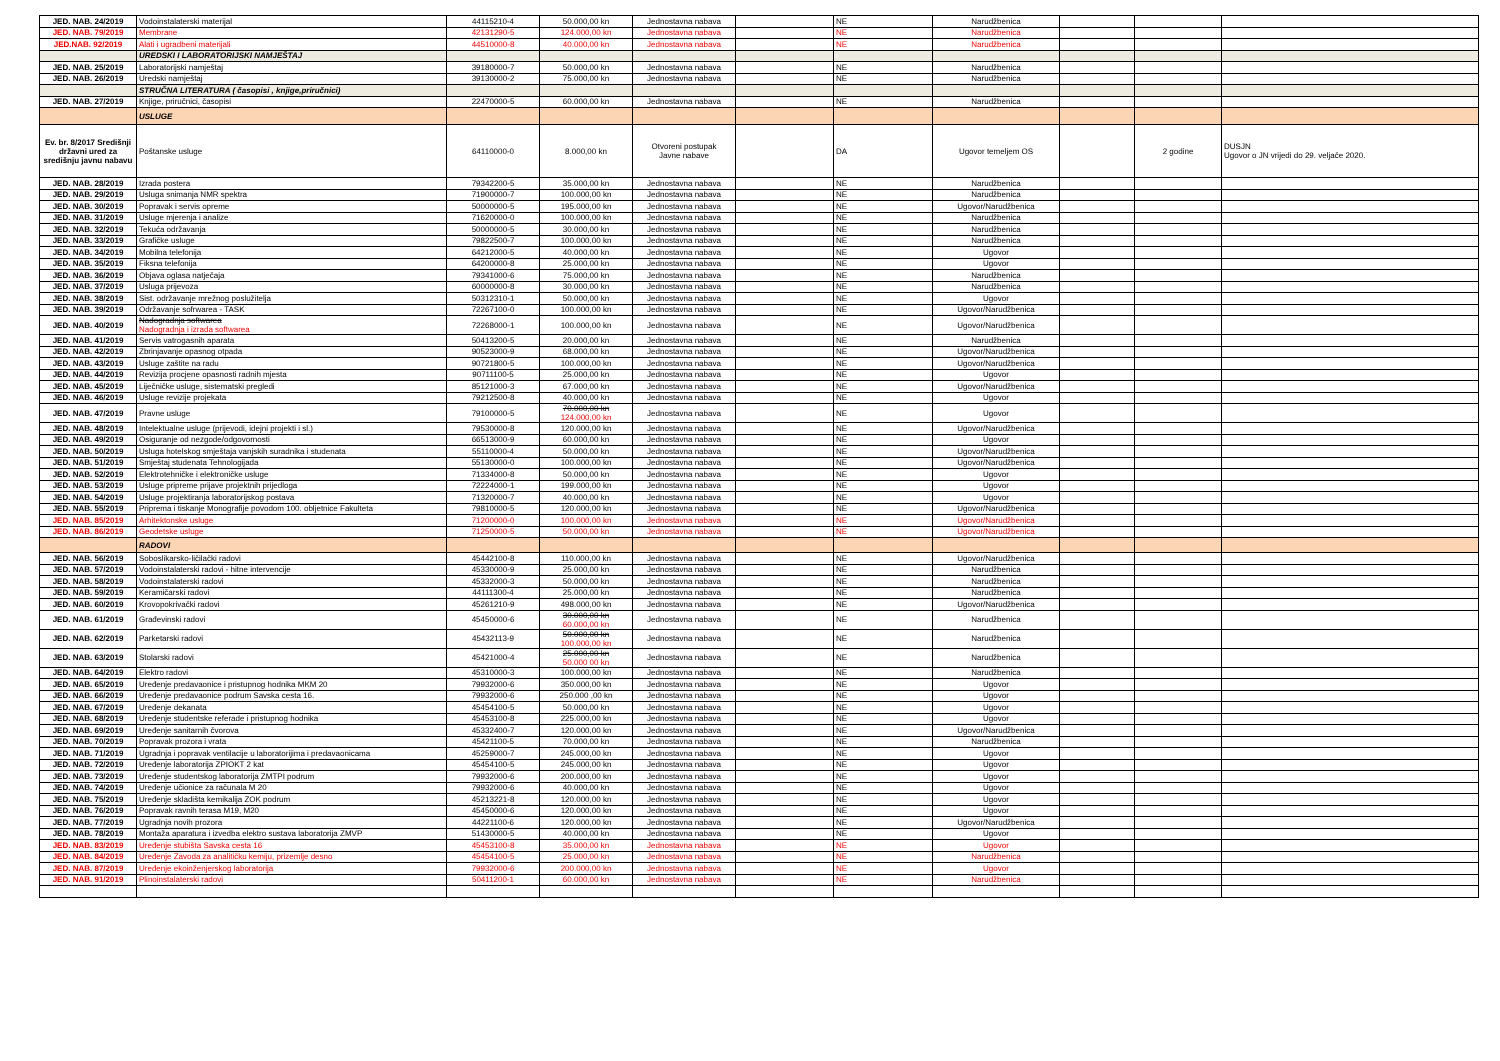| JED. NAB. 24/2019 | Vodoinstalaterski materijal | 44115210-4 | 50.000,00 kn | Jednostavna nabava | | NE | Narudžbenica | | | |
| JED. NAB. 79/2019 | Membrane | 42131290-5 | 124.000,00 kn | Jednostavna nabava | | NE | Narudžbenica | | | |
| JED.NAB. 92/2019 | Alati i ugradbeni materijali | 44510000-8 | 40.000,00 kn | Jednostavna nabava | | NE | Narudžbenica | | | |
| | UREDSKI I LABORATORIJSKI NAMJEŠTAJ | | | | | | | | | |
| JED. NAB. 25/2019 | Laboratorijski namještaj | 39180000-7 | 50.000,00 kn | Jednostavna nabava | | NE | Narudžbenica | | | |
| JED. NAB. 26/2019 | Uredski namještaj | 39130000-2 | 75.000,00 kn | Jednostavna nabava | | NE | Narudžbenica | | | |
| | STRUČNA LITERATURA ( časopisi , knjige,priručnici) | | | | | | | | | |
| JED. NAB. 27/2019 | Knjige, priručnici, časopisi | 22470000-5 | 60.000,00 kn | Jednostavna nabava | | NE | Narudžbenica | | | |
| | USLUGE | | | | | | | | | |
| Ev. br. 8/2017 Središnji državni ured za središnju javnu nabavu | Poštanske usluge | 64110000-0 | 8.000,00 kn | Otvoreni postupak Javne nabave | | DA | Ugovor temeljem OS | | 2 godine | DUSJN Ugovor o JN vrijedi do 29. veljače 2020. |
| JED. NAB. 28/2019 | Izrada postera | 79342200-5 | 35.000,00 kn | Jednostavna nabava | | NE | Narudžbenica | | | |
| JED. NAB. 29/2019 | Usluga snimanja NMR spektra | 71900000-7 | 100.000,00 kn | Jednostavna nabava | | NE | Narudžbenica | | | |
| JED. NAB. 30/2019 | Popravak i servis opreme | 50000000-5 | 195.000,00 kn | Jednostavna nabava | | NE | Ugovor/Narudžbenica | | | |
| JED. NAB. 31/2019 | Usluge mjerenja i analize | 71620000-0 | 100.000,00 kn | Jednostavna nabava | | NE | Narudžbenica | | | |
| JED. NAB. 32/2019 | Tekuća održavanja | 50000000-5 | 30.000,00 kn | Jednostavna nabava | | NE | Narudžbenica | | | |
| JED. NAB. 33/2019 | Grafičke usluge | 79822500-7 | 100.000,00 kn | Jednostavna nabava | | NE | Narudžbenica | | | |
| JED. NAB. 34/2019 | Mobilna telefonija | 64212000-5 | 40.000,00 kn | Jednostavna nabava | | NE | Ugovor | | | |
| JED. NAB. 35/2019 | Fiksna telefonija | 64200000-8 | 25.000,00 kn | Jednostavna nabava | | NE | Ugovor | | | |
| JED. NAB. 36/2019 | Objava oglasa natječaja | 79341000-6 | 75.000,00 kn | Jednostavna nabava | | NE | Narudžbenica | | | |
| JED. NAB. 37/2019 | Usluga prijevoza | 60000000-8 | 30.000,00 kn | Jednostavna nabava | | NE | Narudžbenica | | | |
| JED. NAB. 38/2019 | Sist. održavanje mrežnog poslužitelja | 50312310-1 | 50.000,00 kn | Jednostavna nabava | | NE | Ugovor | | | |
| JED. NAB. 39/2019 | Održavanje sofrwarea - TASK | 72267100-0 | 100.000,00 kn | Jednostavna nabava | | NE | Ugovor/Narudžbenica | | | |
| JED. NAB. 40/2019 | Nadogradnja softwarea Nadogradnja i izrada softwarea | 72268000-1 | 100.000,00 kn | Jednostavna nabava | | NE | Ugovor/Narudžbenica | | | |
| JED. NAB. 41/2019 | Servis vatrogasnih aparata | 50413200-5 | 20.000,00 kn | Jednostavna nabava | | NE | Narudžbenica | | | |
| JED. NAB. 42/2019 | Zbrinjavanje opasnog otpada | 90523000-9 | 68.000,00 kn | Jednostavna nabava | | NE | Ugovor/Narudžbenica | | | |
| JED. NAB. 43/2019 | Usluge zaštite na radu | 90721800-5 | 100.000,00 kn | Jednostavna nabava | | NE | Ugovor/Narudžbenica | | | |
| JED. NAB. 44/2019 | Revizija procjene opasnosti radnih mjesta | 90711100-5 | 25.000,00 kn | Jednostavna nabava | | NE | Ugovor | | | |
| JED. NAB. 45/2019 | Liječničke usluge, sistematski pregledi | 85121000-3 | 67.000,00 kn | Jednostavna nabava | | NE | Ugovor/Narudžbenica | | | |
| JED. NAB. 46/2019 | Usluge revizije projekata | 79212500-8 | 40.000,00 kn | Jednostavna nabava | | NE | Ugovor | | | |
| JED. NAB. 47/2019 | Pravne usluge | 79100000-5 | 70.000,00 kn 124.000,00 kn | Jednostavna nabava | | NE | Ugovor | | | |
| JED. NAB. 48/2019 | Intelektualne usluge (prijevodi, idejni projekti i sl.) | 79530000-8 | 120.000,00 kn | Jednostavna nabava | | NE | Ugovor/Narudžbenica | | | |
| JED. NAB. 49/2019 | Osiguranje od nezgode/odgovornosti | 66513000-9 | 60.000,00 kn | Jednostavna nabava | | NE | Ugovor | | | |
| JED. NAB. 50/2019 | Usluga hotelskog smještaja vanjskih suradnika i studenata | 55110000-4 | 50.000,00 kn | Jednostavna nabava | | NE | Ugovor/Narudžbenica | | | |
| JED. NAB. 51/2019 | Smještaj studenata Tehnologijada | 55130000-0 | 100.000,00 kn | Jednostavna nabava | | NE | Ugovor/Narudžbenica | | | |
| JED. NAB. 52/2019 | Elektrotehničke i elektroničke usluge | 71334000-8 | 50.000,00 kn | Jednostavna nabava | | NE | Ugovor | | | |
| JED. NAB. 53/2019 | Usluge pripreme prijave projektnih prijedloga | 72224000-1 | 199.000,00 kn | Jednostavna nabava | | NE | Ugovor | | | |
| JED. NAB. 54/2019 | Usluge projektiranja laboratorijskog postava | 71320000-7 | 40.000,00 kn | Jednostavna nabava | | NE | Ugovor | | | |
| JED. NAB. 55/2019 | Priprema i tiskanje Monografije povodom 100. obljetnice Fakulteta | 79810000-5 | 120.000,00 kn | Jednostavna nabava | | NE | Ugovor/Narudžbenica | | | |
| JED. NAB. 85/2019 | Arhitektonske usluge | 71200000-0 | 100.000,00 kn | Jednostavna nabava | | NE | Ugovor/Narudžbenica | | | |
| JED. NAB. 86/2019 | Geodetske usluge | 71250000-5 | 50.000,00 kn | Jednostavna nabava | | NE | Ugovor/Narudžbenica | | | |
| | RADOVI | | | | | | | | | |
| JED. NAB. 56/2019 | Soboslikarsko-ličilački radovi | 45442100-8 | 110.000,00 kn | Jednostavna nabava | | NE | Ugovor/Narudžbenica | | | |
| JED. NAB. 57/2019 | Vodoinstalaterski radovi - hitne intervencije | 45330000-9 | 25.000,00 kn | Jednostavna nabava | | NE | Narudžbenica | | | |
| JED. NAB. 58/2019 | Vodoinstalaterski radovi | 45332000-3 | 50.000,00 kn | Jednostavna nabava | | NE | Narudžbenica | | | |
| JED. NAB. 59/2019 | Keramičarski radovi | 44111300-4 | 25.000,00 kn | Jednostavna nabava | | NE | Narudžbenica | | | |
| JED. NAB. 60/2019 | Krovopokrivački radovi | 45261210-9 | 498.000,00 kn | Jednostavna nabava | | NE | Ugovor/Narudžbenica | | | |
| JED. NAB. 61/2019 | Građevinski radovi | 45450000-6 | 30.000,00 kn 60.000,00 kn | Jednostavna nabava | | NE | Narudžbenica | | | |
| JED. NAB. 62/2019 | Parketarski radovi | 45432113-9 | 50.000,00 kn 100.000,00 kn | Jednostavna nabava | | NE | Narudžbenica | | | |
| JED. NAB. 63/2019 | Stolarski radovi | 45421000-4 | 25.000,00 kn 50.000 00 kn | Jednostavna nabava | | NE | Narudžbenica | | | |
| JED. NAB. 64/2019 | Elektro radovi | 45310000-3 | 100.000,00 kn | Jednostavna nabava | | NE | Narudžbenica | | | |
| JED. NAB. 65/2019 | Uređenje predavaonice i pristupnog hodnika MKM 20 | 79932000-6 | 350.000,00 kn | Jednostavna nabava | | NE | Ugovor | | | |
| JED. NAB. 66/2019 | Uređenje predavaonice podrum Savska cesta 16. | 79932000-6 | 250.000 ,00 kn | Jednostavna nabava | | NE | Ugovor | | | |
| JED. NAB. 67/2019 | Uređenje dekanata | 45454100-5 | 50.000,00 kn | Jednostavna nabava | | NE | Ugovor | | | |
| JED. NAB. 68/2019 | Uređenje studentske referade i pristupnog hodnika | 45453100-8 | 225.000,00 kn | Jednostavna nabava | | NE | Ugovor | | | |
| JED. NAB. 69/2019 | Uređenje sanitarnih čvorova | 45332400-7 | 120.000,00 kn | Jednostavna nabava | | NE | Ugovor/Narudžbenica | | | |
| JED. NAB. 70/2019 | Popravak prozora i vrata | 45421100-5 | 70.000,00 kn | Jednostavna nabava | | NE | Narudžbenica | | | |
| JED. NAB. 71/2019 | Ugradnja i popravak ventilacije u laboratorijima i predavaonicama | 45259000-7 | 245.000,00 kn | Jednostavna nabava | | NE | Ugovor | | | |
| JED. NAB. 72/2019 | Uređenje laboratorija ZPIOKT 2 kat | 45454100-5 | 245.000,00 kn | Jednostavna nabava | | NE | Ugovor | | | |
| JED. NAB. 73/2019 | Uređenje studentskog laboratorija ZMTPI podrum | 79932000-6 | 200.000,00 kn | Jednostavna nabava | | NE | Ugovor | | | |
| JED. NAB. 74/2019 | Uređenje učionice za računala M 20 | 79932000-6 | 40.000,00 kn | Jednostavna nabava | | NE | Ugovor | | | |
| JED. NAB. 75/2019 | Uređenje skladišta kemikalija ZOK podrum | 45213221-8 | 120.000,00 kn | Jednostavna nabava | | NE | Ugovor | | | |
| JED. NAB. 76/2019 | Popravak ravnih terasa M19, M20 | 45450000-6 | 120.000,00 kn | Jednostavna nabava | | NE | Ugovor | | | |
| JED. NAB. 77/2019 | Ugradnja novih prozora | 44221100-6 | 120.000,00 kn | Jednostavna nabava | | NE | Ugovor/Narudžbenica | | | |
| JED. NAB. 78/2019 | Montaža aparatura i izvedba elektro sustava laboratorija ZMVP | 51430000-5 | 40.000,00 kn | Jednostavna nabava | | NE | Ugovor | | | |
| JED. NAB. 83/2019 | Uređenje stubišta Savska cesta 16 | 45453100-8 | 35.000,00 kn | Jednostavna nabava | | NE | Ugovor | | | |
| JED. NAB. 84/2019 | Uređenje Zavoda za analitičku kemiju, prizemlje desno | 45454100-5 | 25.000,00 kn | Jednostavna nabava | | NE | Narudžbenica | | | |
| JED. NAB. 87/2019 | Uređenje ekoinženjerskog laboratorija | 79932000-6 | 200.000,00 kn | Jednostavna nabava | | NE | Ugovor | | | |
| JED. NAB. 91/2019 | Plinoinstalaterski radovi | 50411200-1 | 60.000,00 kn | Jednostavna nabava | | NE | Narudžbenica | | | |